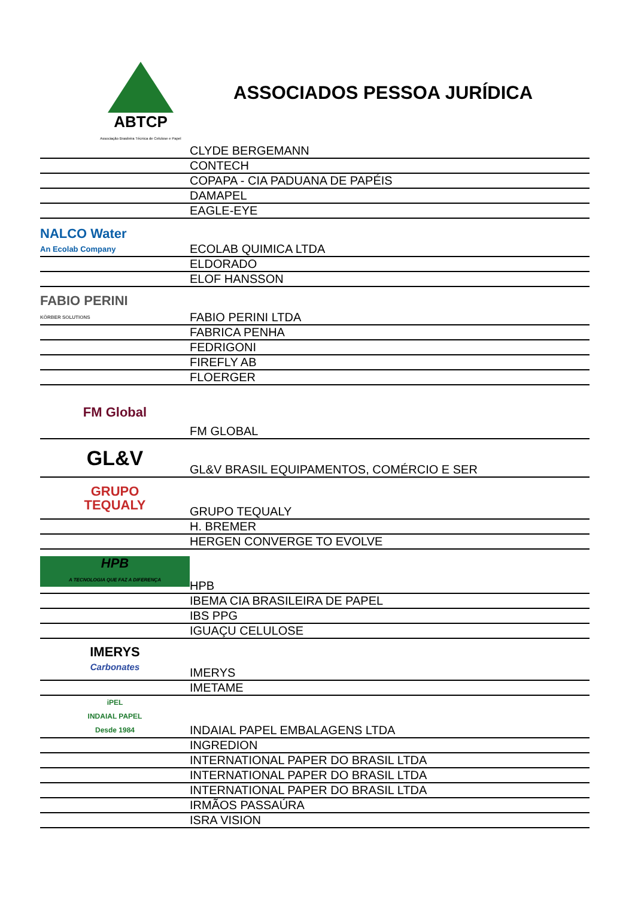ABTCP
Associação Brasileira Técnica de Celulose e Papel
ASSOCIADOS PESSOA JURÍDICA
| | CLYDE BERGEMANN |
| | CONTECH |
| | COPAPA - CIA PADUANA DE PAPÉIS |
| | DAMAPEL |
| | EAGLE-EYE |
| NALCO Water An Ecolab Company | ECOLAB QUIMICA LTDA |
| | ELDORADO |
| | ELOF HANSSON |
| FABIO PERINI KÖRBER SOLUTIONS | FABIO PERINI LTDA |
| | FABRICA PENHA |
| | FEDRIGONI |
| | FIREFLY AB |
| | FLOERGER |
| FM Global | FM GLOBAL |
| GL&V | GL&V BRASIL EQUIPAMENTOS, COMÉRCIO E SER |
| GRUPO TEQUALY | GRUPO TEQUALY |
| | H. BREMER |
| | HERGEN CONVERGE TO EVOLVE |
| HPB A TECNOLOGIA QUE FAZ A DIFERENÇA | HPB |
| | IBEMA CIA BRASILEIRA DE PAPEL |
| | IBS PPG |
| | IGUAÇU CELULOSE |
| IMERYS Carbonates | IMERYS |
| | IMETAME |
| iPEL INDAIAL PAPEL Desde 1984 | INDAIAL PAPEL EMBALAGENS LTDA |
| | INGREDION |
| | INTERNATIONAL PAPER DO BRASIL LTDA |
| | INTERNATIONAL PAPER DO BRASIL LTDA |
| | INTERNATIONAL PAPER DO BRASIL LTDA |
| | IRMÃOS PASSAÚRA |
| | ISRA VISION |